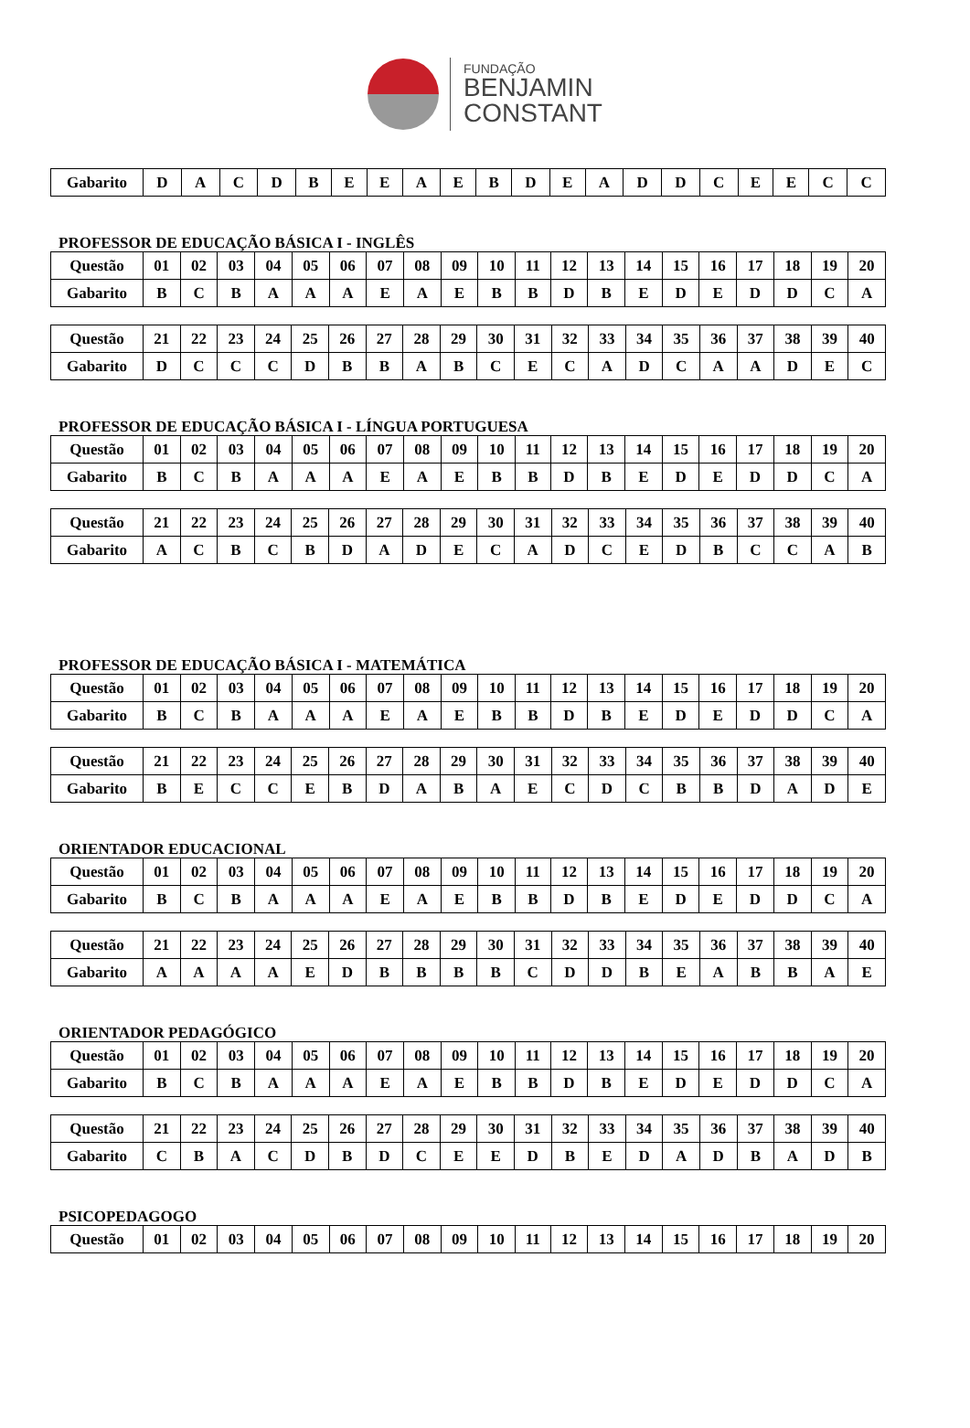FUNDAÇÃO
BENJAMIN
CONSTANT
| Gabarito | D | A | C | D | B | E | E | A | E | B | D | E | A | D | D | C | E | E | C | C |
PROFESSOR DE EDUCAÇÃO BÁSICA I - INGLÊS
| Questão | 01 | 02 | 03 | 04 | 05 | 06 | 07 | 08 | 09 | 10 | 11 | 12 | 13 | 14 | 15 | 16 | 17 | 18 | 19 | 20 |
| Gabarito | B | C | B | A | A | A | E | A | E | B | B | D | B | E | D | E | D | D | C | A |
| Questão | 21 | 22 | 23 | 24 | 25 | 26 | 27 | 28 | 29 | 30 | 31 | 32 | 33 | 34 | 35 | 36 | 37 | 38 | 39 | 40 |
| Gabarito | D | C | C | C | D | B | B | A | B | C | E | C | A | D | C | A | A | D | E | C |
PROFESSOR DE EDUCAÇÃO BÁSICA I - LÍNGUA PORTUGUESA
| Questão | 01 | 02 | 03 | 04 | 05 | 06 | 07 | 08 | 09 | 10 | 11 | 12 | 13 | 14 | 15 | 16 | 17 | 18 | 19 | 20 |
| Gabarito | B | C | B | A | A | A | E | A | E | B | B | D | B | E | D | E | D | D | C | A |
| Questão | 21 | 22 | 23 | 24 | 25 | 26 | 27 | 28 | 29 | 30 | 31 | 32 | 33 | 34 | 35 | 36 | 37 | 38 | 39 | 40 |
| Gabarito | A | C | B | C | B | D | A | D | E | C | A | D | C | E | D | B | C | C | A | B |
PROFESSOR DE EDUCAÇÃO BÁSICA I - MATEMÁTICA
| Questão | 01 | 02 | 03 | 04 | 05 | 06 | 07 | 08 | 09 | 10 | 11 | 12 | 13 | 14 | 15 | 16 | 17 | 18 | 19 | 20 |
| Gabarito | B | C | B | A | A | A | E | A | E | B | B | D | B | E | D | E | D | D | C | A |
| Questão | 21 | 22 | 23 | 24 | 25 | 26 | 27 | 28 | 29 | 30 | 31 | 32 | 33 | 34 | 35 | 36 | 37 | 38 | 39 | 40 |
| Gabarito | B | E | C | C | E | B | D | A | B | A | E | C | D | C | B | B | D | A | D | E |
ORIENTADOR EDUCACIONAL
| Questão | 01 | 02 | 03 | 04 | 05 | 06 | 07 | 08 | 09 | 10 | 11 | 12 | 13 | 14 | 15 | 16 | 17 | 18 | 19 | 20 |
| Gabarito | B | C | B | A | A | A | E | A | E | B | B | D | B | E | D | E | D | D | C | A |
| Questão | 21 | 22 | 23 | 24 | 25 | 26 | 27 | 28 | 29 | 30 | 31 | 32 | 33 | 34 | 35 | 36 | 37 | 38 | 39 | 40 |
| Gabarito | A | A | A | A | E | D | B | B | B | B | C | D | D | B | E | A | B | B | A | E |
ORIENTADOR PEDAGÓGICO
| Questão | 01 | 02 | 03 | 04 | 05 | 06 | 07 | 08 | 09 | 10 | 11 | 12 | 13 | 14 | 15 | 16 | 17 | 18 | 19 | 20 |
| Gabarito | B | C | B | A | A | A | E | A | E | B | B | D | B | E | D | E | D | D | C | A |
| Questão | 21 | 22 | 23 | 24 | 25 | 26 | 27 | 28 | 29 | 30 | 31 | 32 | 33 | 34 | 35 | 36 | 37 | 38 | 39 | 40 |
| Gabarito | C | B | A | C | D | B | D | C | E | E | D | B | E | D | A | D | B | A | D | B |
PSICOPEDAGOGO
| Questão | 01 | 02 | 03 | 04 | 05 | 06 | 07 | 08 | 09 | 10 | 11 | 12 | 13 | 14 | 15 | 16 | 17 | 18 | 19 | 20 |